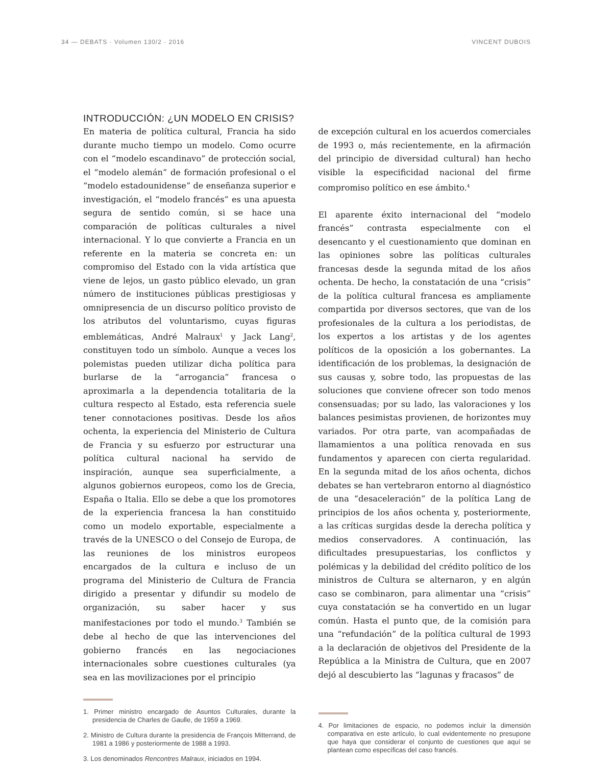34 — DEBATS · Volumen 130/2 · 2016 VINCENT DUBOIS
INTRODUCCIÓN: ¿UN MODELO EN CRISIS?
En materia de política cultural, Francia ha sido durante mucho tiempo un modelo. Como ocurre con el “modelo escandinavo” de protección social, el “modelo alemán” de formación profesional o el “modelo estadounidense” de enseñanza superior e investigación, el “modelo francés” es una apuesta segura de sentido común, si se hace una comparación de políticas culturales a nivel internacional. Y lo que convierte a Francia en un referente en la materia se concreta en: un compromiso del Estado con la vida artística que viene de lejos, un gasto público elevado, un gran número de instituciones públicas prestigiosas y omnipresencia de un discurso político provisto de los atributos del voluntarismo, cuyas figuras emblemáticas, André Malraux<sup>1</sup> y Jack Lang<sup>2</sup>, constituyen todo un símbolo. Aunque a veces los polemistas pueden utilizar dicha política para burlarse de la “arrogancia” francesa o aproximarla a la dependencia totalitaria de la cultura respecto al Estado, esta referencia suele tener connotaciones positivas. Desde los años ochenta, la experiencia del Ministerio de Cultura de Francia y su esfuerzo por estructurar una política cultural nacional ha servido de inspiración, aunque sea superficialmente, a algunos gobiernos europeos, como los de Grecia, España o Italia. Ello se debe a que los promotores de la experiencia francesa la han constituido como un modelo exportable, especialmente a través de la UNESCO o del Consejo de Europa, de las reuniones de los ministros europeos encargados de la cultura e incluso de un programa del Ministerio de Cultura de Francia dirigido a presentar y difundir su modelo de organización, su saber hacer y sus manifestaciones por todo el mundo.<sup>3</sup> También se debe al hecho de que las intervenciones del gobierno francés en las negociaciones internacionales sobre cuestiones culturales (ya sea en las movilizaciones por el principio
1. Primer ministro encargado de Asuntos Culturales, durante la presidencia de Charles de Gaulle, de 1959 a 1969.
2. Ministro de Cultura durante la presidencia de François Mitterrand, de 1981 a 1986 y posteriormente de 1988 a 1993.
3. Los denominados Rencontres Malraux, iniciados en 1994.
de excepción cultural en los acuerdos comerciales de 1993 o, más recientemente, en la afirmación del principio de diversidad cultural) han hecho visible la especificidad nacional del firme compromiso político en ese ámbito.<sup>4</sup>
El aparente éxito internacional del “modelo francés” contrasta especialmente con el desencanto y el cuestionamiento que dominan en las opiniones sobre las políticas culturales francesas desde la segunda mitad de los años ochenta. De hecho, la constatación de una “crisis” de la política cultural francesa es ampliamente compartida por diversos sectores, que van de los profesionales de la cultura a los periodistas, de los expertos a los artistas y de los agentes políticos de la oposición a los gobernantes. La identificación de los problemas, la designación de sus causas y, sobre todo, las propuestas de las soluciones que conviene ofrecer son todo menos consensuadas; por su lado, las valoraciones y los balances pesimistas provienen, de horizontes muy variados. Por otra parte, van acompañadas de llamamientos a una política renovada en sus fundamentos y aparecen con cierta regularidad. En la segunda mitad de los años ochenta, dichos debates se han vertebraron entorno al diagnóstico de una “desaceleración” de la política Lang de principios de los años ochenta y, posteriormente, a las críticas surgidas desde la derecha política y medios conservadores. A continuación, las dificultades presupuestarias, los conflictos y polémicas y la debilidad del crédito político de los ministros de Cultura se alternaron, y en algún caso se combinaron, para alimentar una “crisis” cuya constatación se ha convertido en un lugar común. Hasta el punto que, de la comisión para una “refundación” de la política cultural de 1993 a la declaración de objetivos del Presidente de la República a la Ministra de Cultura, que en 2007 dejó al descubierto las “lagunas y fracasos” de
4. Por limitaciones de espacio, no podemos incluir la dimensión comparativa en este artículo, lo cual evidentemente no presupone que haya que considerar el conjunto de cuestiones que aquí se plantean como específicas del caso francés.